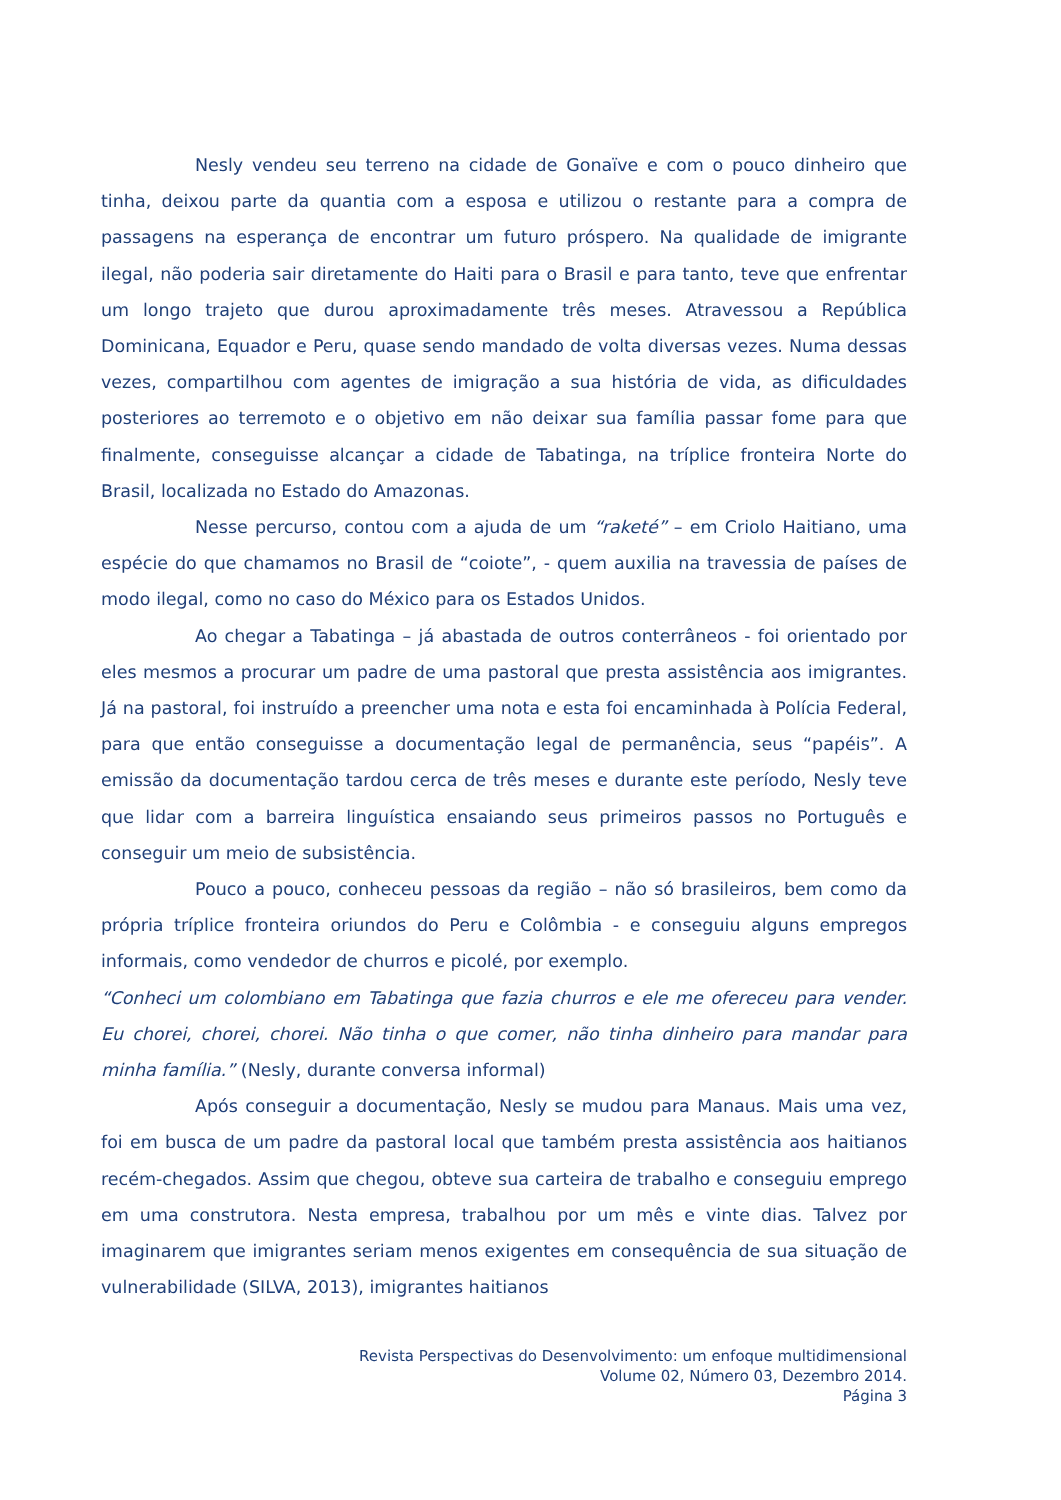Nesly vendeu seu terreno na cidade de Gonaïve e com o pouco dinheiro que tinha, deixou parte da quantia com a esposa e utilizou o restante para a compra de passagens na esperança de encontrar um futuro próspero. Na qualidade de imigrante ilegal, não poderia sair diretamente do Haiti para o Brasil e para tanto, teve que enfrentar um longo trajeto que durou aproximadamente três meses. Atravessou a República Dominicana, Equador e Peru, quase sendo mandado de volta diversas vezes. Numa dessas vezes, compartilhou com agentes de imigração a sua história de vida, as dificuldades posteriores ao terremoto e o objetivo em não deixar sua família passar fome para que finalmente, conseguisse alcançar a cidade de Tabatinga, na tríplice fronteira Norte do Brasil, localizada no Estado do Amazonas.
Nesse percurso, contou com a ajuda de um “raketé” – em Criolo Haitiano, uma espécie do que chamamos no Brasil de “coiote”, - quem auxilia na travessia de países de modo ilegal, como no caso do México para os Estados Unidos.
Ao chegar a Tabatinga – já abastada de outros conterrâneos - foi orientado por eles mesmos a procurar um padre de uma pastoral que presta assistência aos imigrantes. Já na pastoral, foi instruído a preencher uma nota e esta foi encaminhada à Polícia Federal, para que então conseguisse a documentação legal de permanência, seus “papéis”. A emissão da documentação tardou cerca de três meses e durante este período, Nesly teve que lidar com a barreira linguística ensaiando seus primeiros passos no Português e conseguir um meio de subsistência.
Pouco a pouco, conheceu pessoas da região – não só brasileiros, bem como da própria tríplice fronteira oriundos do Peru e Colômbia - e conseguiu alguns empregos informais, como vendedor de churros e picolé, por exemplo.
“Conheci um colombiano em Tabatinga que fazia churros e ele me ofereceu para vender. Eu chorei, chorei, chorei. Não tinha o que comer, não tinha dinheiro para mandar para minha família.” (Nesly, durante conversa informal)
Após conseguir a documentação, Nesly se mudou para Manaus. Mais uma vez, foi em busca de um padre da pastoral local que também presta assistência aos haitianos recém-chegados. Assim que chegou, obteve sua carteira de trabalho e conseguiu emprego em uma construtora. Nesta empresa, trabalhou por um mês e vinte dias. Talvez por imaginarem que imigrantes seriam menos exigentes em consequência de sua situação de vulnerabilidade (SILVA, 2013), imigrantes haitianos
Revista Perspectivas do Desenvolvimento: um enfoque multidimensional
Volume 02, Número 03, Dezembro 2014.
Página 3